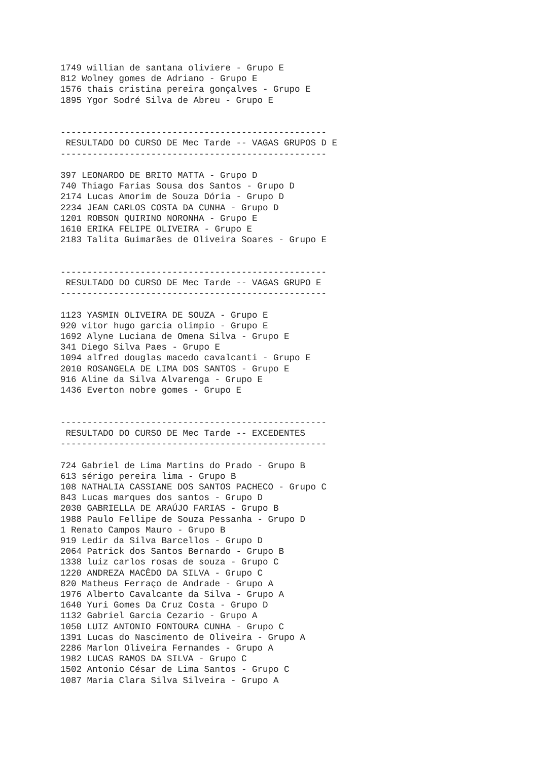1749 willian de santana oliviere - Grupo E
812 Wolney gomes de Adriano - Grupo E
1576 thais cristina pereira gonçalves - Grupo E
1895 Ygor Sodré Silva de Abreu - Grupo E


--------------------------------------------------
 RESULTADO DO CURSO DE Mec Tarde -- VAGAS GRUPOS D E
--------------------------------------------------

397 LEONARDO DE BRITO MATTA - Grupo D
740 Thiago Farias Sousa dos Santos - Grupo D
2174 Lucas Amorim de Souza Dória - Grupo D
2234 JEAN CARLOS COSTA DA CUNHA - Grupo D
1201 ROBSON QUIRINO NORONHA - Grupo E
1610 ERIKA FELIPE OLIVEIRA - Grupo E
2183 Talita Guimarães de Oliveira Soares - Grupo E


--------------------------------------------------
 RESULTADO DO CURSO DE Mec Tarde -- VAGAS GRUPO E
--------------------------------------------------

1123 YASMIN OLIVEIRA DE SOUZA - Grupo E
920 vitor hugo garcia olimpio - Grupo E
1692 Alyne Luciana de Omena Silva - Grupo E
341 Diego Silva Paes - Grupo E
1094 alfred douglas macedo cavalcanti - Grupo E
2010 ROSANGELA DE LIMA DOS SANTOS - Grupo E
916 Aline da Silva Alvarenga - Grupo E
1436 Everton nobre gomes - Grupo E


--------------------------------------------------
 RESULTADO DO CURSO DE Mec Tarde -- EXCEDENTES
--------------------------------------------------

724 Gabriel de Lima Martins do Prado - Grupo B
613 sérigo pereira lima - Grupo B
108 NATHALIA CASSIANE DOS SANTOS PACHECO - Grupo C
843 Lucas marques dos santos - Grupo D
2030 GABRIELLA DE ARAÚJO FARIAS - Grupo B
1988 Paulo Fellipe de Souza Pessanha - Grupo D
1 Renato Campos Mauro - Grupo B
919 Ledir da Silva Barcellos - Grupo D
2064 Patrick dos Santos Bernardo - Grupo B
1338 luiz carlos rosas de souza - Grupo C
1220 ANDREZA MACÊDO DA SILVA - Grupo C
820 Matheus Ferraço de Andrade - Grupo A
1976 Alberto Cavalcante da Silva - Grupo A
1640 Yuri Gomes Da Cruz Costa - Grupo D
1132 Gabriel Garcia Cezario - Grupo A
1050 LUIZ ANTONIO FONTOURA CUNHA - Grupo C
1391 Lucas do Nascimento de Oliveira - Grupo A
2286 Marlon Oliveira Fernandes - Grupo A
1982 LUCAS RAMOS DA SILVA - Grupo C
1502 Antonio César de Lima Santos - Grupo C
1087 Maria Clara Silva Silveira - Grupo A